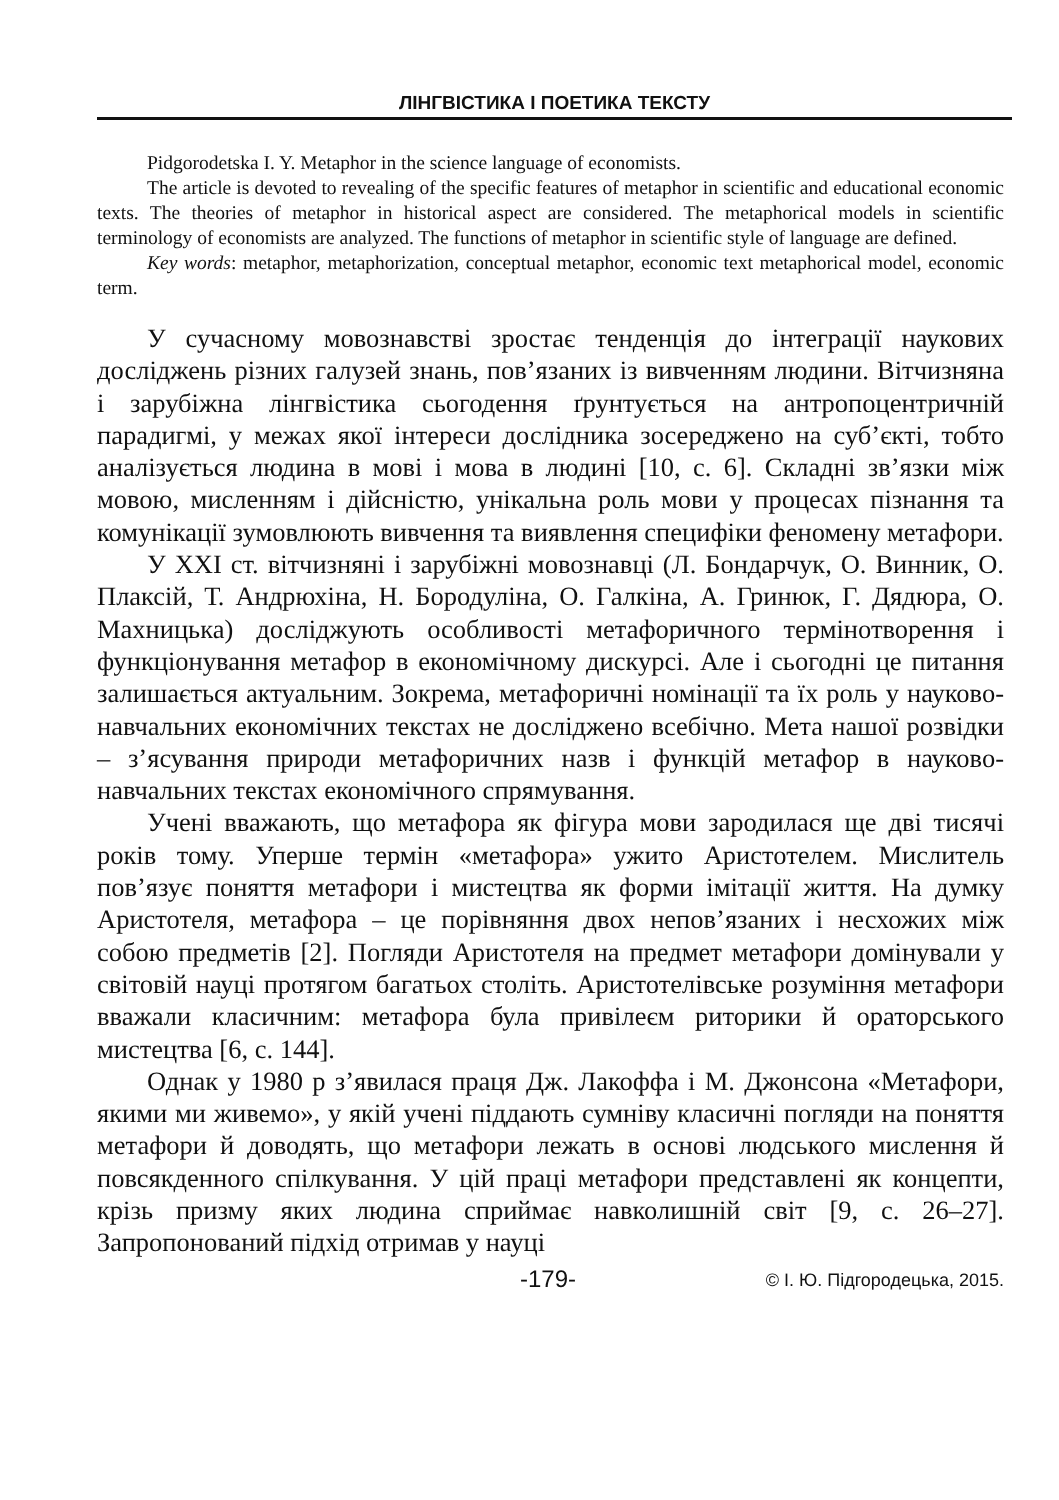ЛІНГВІСТИКА І ПОЕТИКА ТЕКСТУ
Pidgorodetska I. Y. Metaphor in the science language of economists.
The article is devoted to revealing of the specific features of metaphor in scientific and educational economic texts. The theories of metaphor in historical aspect are considered. The metaphorical models in scientific terminology of economists are analyzed. The functions of metaphor in scientific style of language are defined.
Key words: metaphor, metaphorization, conceptual metaphor, economic text metaphorical model, economic term.
У сучасному мовознавстві зростає тенденція до інтеграції наукових досліджень різних галузей знань, пов’язаних із вивченням людини. Вітчизняна і зарубіжна лінгвістика сьогодення ґрунтується на антропоцентричній парадигмі, у межах якої інтереси дослідника зосереджено на суб’єкті, тобто аналізується людина в мові і мова в людині [10, с. 6]. Складні зв’язки між мовою, мисленням і дійсністю, унікальна роль мови у процесах пізнання та комунікації зумовлюють вивчення та виявлення специфіки феномену метафори.
У XXI ст. вітчизняні і зарубіжні мовознавці (Л. Бондарчук, О. Винник, О. Плаксій, Т. Андрюхіна, Н. Бородуліна, О. Галкіна, А. Гринюк, Г. Дядюра, О. Махницька) досліджують особливості метафоричного термінотворення і функціонування метафор в економічному дискурсі. Але і сьогодні це питання залишається актуальним. Зокрема, метафоричні номінації та їх роль у науково-навчальних економічних текстах не досліджено всебічно. Мета нашої розвідки – з’ясування природи метафоричних назв і функцій метафор в науково-навчальних текстах економічного спрямування.
Учені вважають, що метафора як фігура мови зародилася ще дві тисячі років тому. Уперше термін «метафора» ужито Аристотелем. Мислитель пов’язує поняття метафори і мистецтва як форми імітації життя. На думку Аристотеля, метафора – це порівняння двох непов’язаних і несхожих між собою предметів [2]. Погляди Аристотеля на предмет метафори домінували у світовій науці протягом багатьох століть. Аристотелівське розуміння метафори вважали класичним: метафора була привілеєм риторики й ораторського мистецтва [6, с. 144].
Однак у 1980 р з’явилася праця Дж. Лакоффа і М. Джонсона «Метафори, якими ми живемо», у якій учені піддають сумніву класичні погляди на поняття метафори й доводять, що метафори лежать в основі людського мислення й повсякденного спілкування. У цій праці метафори представлені як концепти, крізь призму яких людина сприймає навколишній світ [9, с. 26–27]. Запропонований підхід отримав у науці
-179- © І. Ю. Підгородецька, 2015.